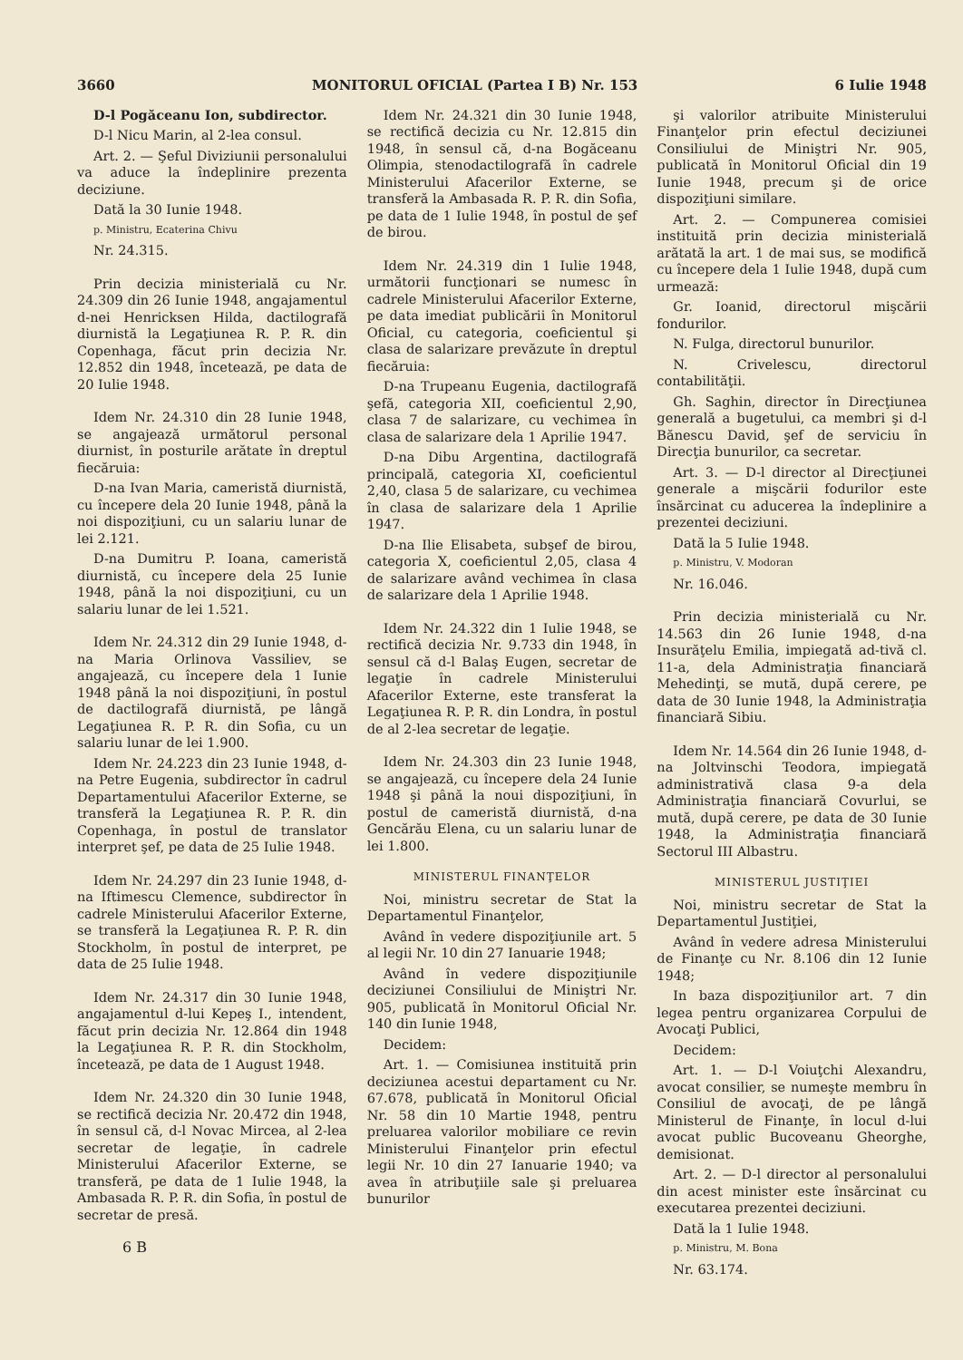3660 MONITORUL OFICIAL (Partea I B) Nr. 153 6 Iulie 1948
D-l Pogăceanu Ion, subdirector.
D-l Nicu Marin, al 2-lea consul.
Art. 2. — Şeful Diviziunii personalului va aduce la îndeplinire prezenta deciziune.
Dată la 30 Iunie 1948.
p. Ministru, Ecaterina Chivu
Nr. 24.315.
Prin decizia ministerială cu Nr. 24.309 din 26 Iunie 1948, angajamentul d-nei Henricksen Hilda, dactilografă diurnistă la Legaţiunea R. P. R. din Copenhaga, făcut prin decizia Nr. 12.852 din 1948, încetează, pe data de 20 Iulie 1948.
Idem Nr. 24.310 din 28 Iunie 1948, se angajează următorul personal diurnist, în posturile arătate în dreptul fiecăruia:
D-na Ivan Maria, cameristă diurnistă, cu începere dela 20 Iunie 1948, până la noi dispoziţiuni, cu un salariu lunar de lei 2.121.
D-na Dumitru P. Ioana, cameristă diurnistă, cu începere dela 25 Iunie 1948, până la noi dispoziţiuni, cu un salariu lunar de lei 1.521.
Idem Nr. 24.312 din 29 Iunie 1948, d-na Maria Orlinova Vassiliev, se angajează, cu începere dela 1 Iunie 1948 până la noi dispoziţiuni, în postul de dactilografă diurnistă, pe lângă Legaţiunea R. P. R. din Sofia, cu un salariu lunar de lei 1.900.
Idem Nr. 24.223 din 23 Iunie 1948, d-na Petre Eugenia, subdirector în cadrul Departamentului Afacerilor Externe, se transferă la Legaţiunea R. P. R. din Copenhaga, în postul de translator interpret şef, pe data de 25 Iulie 1948.
Idem Nr. 24.297 din 23 Iunie 1948, d-na Iftimescu Clemence, subdirector în cadrele Ministerului Afacerilor Externe, se transferă la Legaţiunea R. P. R. din Stockholm, în postul de interpret, pe data de 25 Iulie 1948.
Idem Nr. 24.317 din 30 Iunie 1948, angajamentul d-lui Kepeş I., intendent, făcut prin decizia Nr. 12.864 din 1948 la Legaţiunea R. P. R. din Stockholm, încetează, pe data de 1 August 1948.
Idem Nr. 24.320 din 30 Iunie 1948, se rectifică decizia Nr. 20.472 din 1948, în sensul că, d-l Novac Mircea, al 2-lea secretar de legaţie, în cadrele Ministerului Afacerilor Externe, se transferă, pe data de 1 Iulie 1948, la Ambasada R. P. R. din Sofia, în postul de secretar de presă.
6 B
Idem Nr. 24.321 din 30 Iunie 1948, se rectifică decizia cu Nr. 12.815 din 1948, în sensul că, d-na Bogăceanu Olimpia, stenodactilografă în cadrele Ministerului Afacerilor Externe, se transferă la Ambasada R. P. R. din Sofia, pe data de 1 Iulie 1948, în postul de şef de birou.
Idem Nr. 24.319 din 1 Iulie 1948, următorii funcţionari se numesc în cadrele Ministerului Afacerilor Externe, pe data imediat publicării în Monitorul Oficial, cu categoria, coeficientul şi clasa de salarizare prevăzute în dreptul fiecăruia:
D-na Trupeanu Eugenia, dactilografă şefă, categoria XII, coeficientul 2,90, clasa 7 de salarizare, cu vechimea în clasa de salarizare dela 1 Aprilie 1947.
D-na Dibu Argentina, dactilografă principală, categoria XI, coeficientul 2,40, clasa 5 de salarizare, cu vechimea în clasa de salarizare dela 1 Aprilie 1947.
D-na Ilie Elisabeta, subşef de birou, categoria X, coeficientul 2,05, clasa 4 de salarizare având vechimea în clasa de salarizare dela 1 Aprilie 1948.
Idem Nr. 24.322 din 1 Iulie 1948, se rectifică decizia Nr. 9.733 din 1948, în sensul că d-l Balaş Eugen, secretar de legaţie în cadrele Ministerului Afacerilor Externe, este transferat la Legaţiunea R. P. R. din Londra, în postul de al 2-lea secretar de legaţie.
Idem Nr. 24.303 din 23 Iunie 1948, se angajează, cu începere dela 24 Iunie 1948 şi până la noui dispoziţiuni, în postul de cameristă diurnistă, d-na Gencărău Elena, cu un salariu lunar de lei 1.800.
MINISTERUL FINANŢELOR
Noi, ministru secretar de Stat la Departamentul Finanţelor,
Având în vedere dispoziţiunile art. 5 al legii Nr. 10 din 27 Ianuarie 1948;
Având în vedere dispoziţiunile deciziunei Consiliului de Miniştri Nr. 905, publicată în Monitorul Oficial Nr. 140 din Iunie 1948,
Decidem:
Art. 1. — Comisiunea instituită prin deciziunea acestui departament cu Nr. 67.678, publicată în Monitorul Oficial Nr. 58 din 10 Martie 1948, pentru preluarea valorilor mobiliare ce revin Ministerului Finanţelor prin efectul legii Nr. 10 din 27 Ianuarie 1940; va avea în atribuţiile sale şi preluarea bunurilor
şi valorilor atribuite Ministerului Finanţelor prin efectul deciziunei Consiliului de Miniştri Nr. 905, publicată în Monitorul Oficial din 19 Iunie 1948, precum şi de orice dispoziţiuni similare.
Art. 2. — Compunerea comisiei instituită prin decizia ministerială arătată la art. 1 de mai sus, se modifică cu începere dela 1 Iulie 1948, după cum urmează:
Gr. Ioanid, directorul mişcării fondurilor.
N. Fulga, directorul bunurilor.
N. Crivelescu, directorul contabilităţii.
Gh. Saghin, director în Direcţiunea generală a bugetului, ca membri şi d-l Bănescu David, şef de serviciu în Direcţia bunurilor, ca secretar.
Art. 3. — D-l director al Direcţiunei generale a mişcării fodurilor este însărcinat cu aducerea la îndeplinire a prezentei deciziuni.
Dată la 5 Iulie 1948.
p. Ministru, V. Modoran
Nr. 16.046.
Prin decizia ministerială cu Nr. 14.563 din 26 Iunie 1948, d-na Insurăţelu Emilia, impiegată ad-tivă cl. 11-a, dela Administraţia financiară Mehedinţi, se mută, după cerere, pe data de 30 Iunie 1948, la Administraţia financiară Sibiu.
Idem Nr. 14.564 din 26 Iunie 1948, d-na Joltvinschi Teodora, impiegată administrativă clasa 9-a dela Administraţia financiară Covurlui, se mută, după cerere, pe data de 30 Iunie 1948, la Administraţia financiară Sectorul III Albastru.
MINISTERUL JUSTIŢIEI
Noi, ministru secretar de Stat la Departamentul Justiţiei,
Având în vedere adresa Ministerului de Finanţe cu Nr. 8.106 din 12 Iunie 1948;
In baza dispoziţiunilor art. 7 din legea pentru organizarea Corpului de Avocaţi Publici,
Decidem:
Art. 1. — D-l Voiuţchi Alexandru, avocat consilier, se numeşte membru în Consiliul de avocaţi, de pe lângă Ministerul de Finanţe, în locul d-lui avocat public Bucoveanu Gheorghe, demisionat.
Art. 2. — D-l director al personalului din acest minister este însărcinat cu executarea prezentei deciziuni.
Dată la 1 Iulie 1948.
p. Ministru, M. Bona
Nr. 63.174.